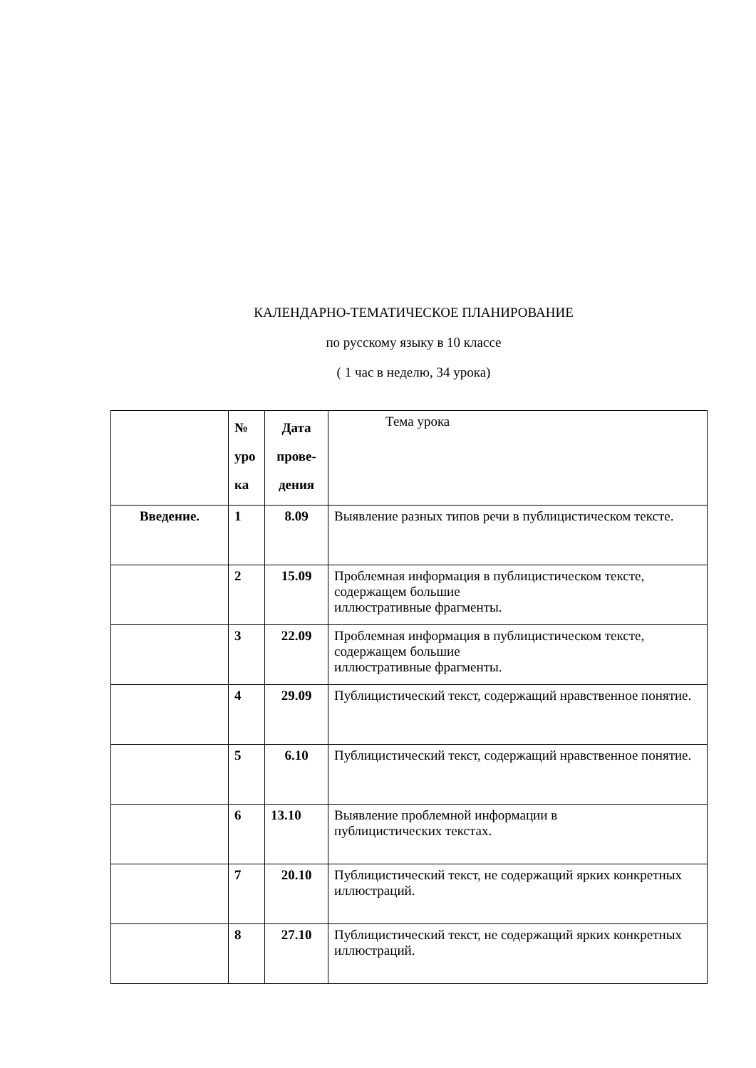КАЛЕНДАРНО-ТЕМАТИЧЕСКОЕ ПЛАНИРОВАНИЕ
по русскому языку в 10 классе
( 1 час в неделю, 34 урока)
| | № уро ка | Дата прове- дения | Тема урока |
| Введение. | 1 | 8.09 | Выявление разных типов речи в публицистическом тексте. |
| | 2 | 15.09 | Проблемная информация в публицистическом тексте, содержащем большие иллюстративные фрагменты. |
| | 3 | 22.09 | Проблемная информация в публицистическом тексте, содержащем большие иллюстративные фрагменты. |
| | 4 | 29.09 | Публицистический текст, содержащий нравственное понятие. |
| | 5 | 6.10 | Публицистический текст, содержащий нравственное понятие. |
| | 6 | 13.10 | Выявление проблемной информации в публицистических текстах. |
| | 7 | 20.10 | Публицистический текст, не содержащий ярких конкретных иллюстраций. |
| | 8 | 27.10 | Публицистический текст, не содержащий ярких конкретных иллюстраций. |